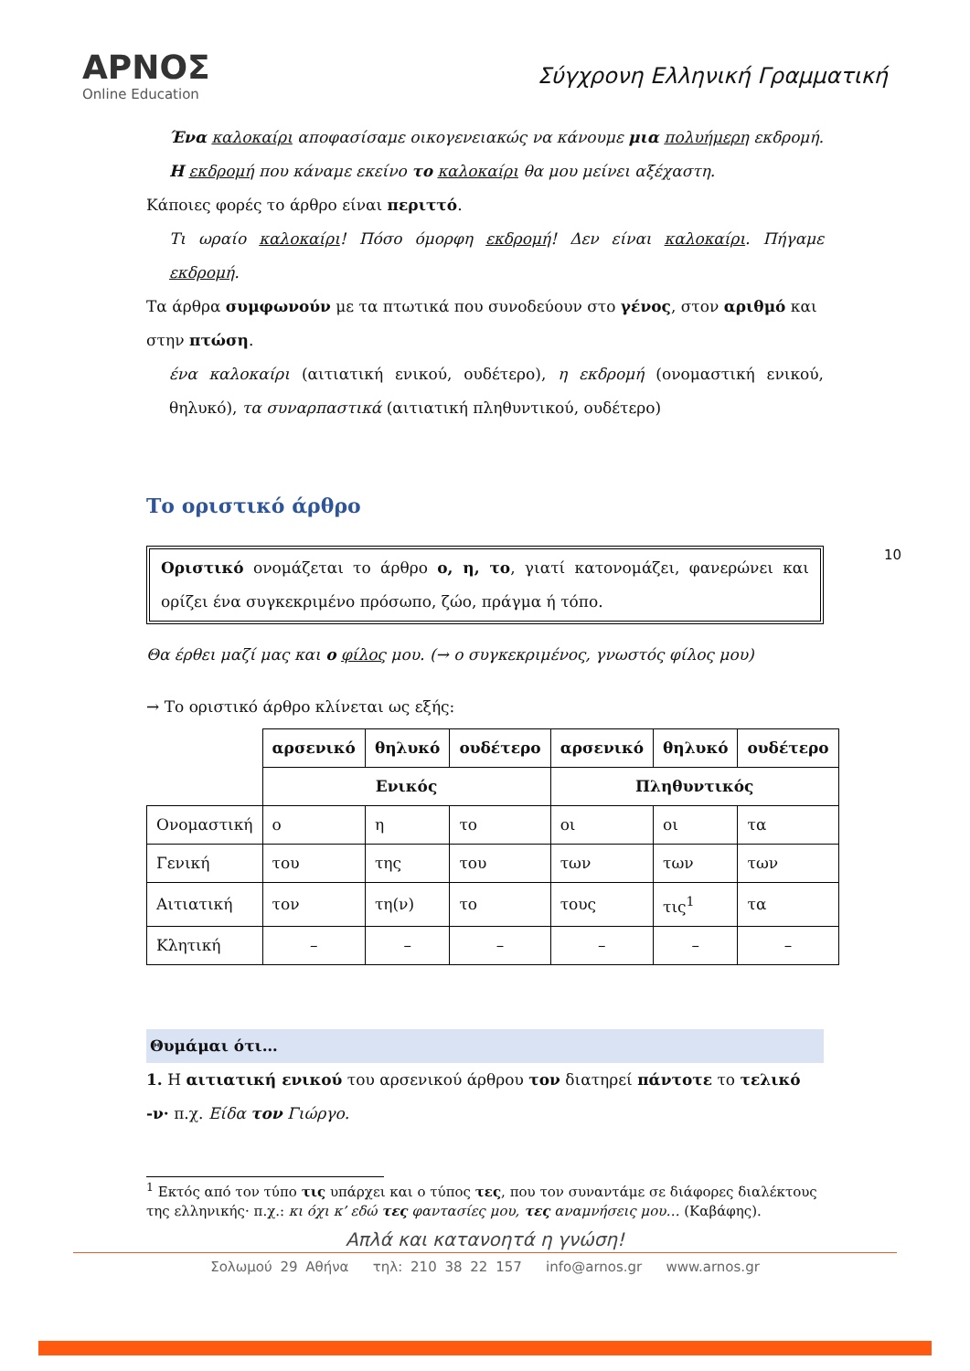ΑΡΝΟΣ
Online Education
Σύγχρονη Ελληνική Γραμματική
10
Ένα καλοκαίρι αποφασίσαμε οικογενειακώς να κάνουμε μια πολυήμερη εκδρομή. Η εκδρομή που κάναμε εκείνο το καλοκαίρι θα μου μείνει αξέχαστη.
Κάποιες φορές το άρθρο είναι περιττό.
Τι ωραίο καλοκαίρι! Πόσο όμορφη εκδρομή! Δεν είναι καλοκαίρι. Πήγαμε εκδρομή.
Τα άρθρα συμφωνούν με τα πτωτικά που συνοδεύουν στο γένος, στον αριθμό και στην πτώση.
ένα καλοκαίρι (αιτιατική ενικού, ουδέτερο), η εκδρομή (ονομαστική ενικού, θηλυκό), τα συναρπαστικά (αιτιατική πληθυντικού, ουδέτερο)
Το οριστικό άρθρο
Οριστικό ονομάζεται το άρθρο ο, η, το, γιατί κατονομάζει, φανερώνει και ορίζει ένα συγκεκριμένο πρόσωπο, ζώο, πράγμα ή τόπο.
Θα έρθει μαζί μας και ο φίλος μου. (→ ο συγκεκριμένος, γνωστός φίλος μου)
→ Το οριστικό άρθρο κλίνεται ως εξής:
| | αρσενικό | θηλυκό | ουδέτερο | αρσενικό | θηλυκό | ουδέτερο |
| | Ενικός | | | Πληθυντικός | | |
| Ονομαστική | ο | η | το | οι | οι | τα |
| Γενική | του | της | του | των | των | των |
| Αιτιατική | τον | τη(ν) | το | τους | τις<sup>1</sup> | τα |
| Κλητική | – | – | – | – | – | – |
Θυμάμαι ότι…
1. Η αιτιατική ενικού του αρσενικού άρθρου τον διατηρεί πάντοτε το τελικό -ν· π.χ. Είδα τον Γιώργο.
<sup>1</sup> Εκτός από τον τύπο τις υπάρχει και ο τύπος τες, που τον συναντάμε σε διάφορες διαλέκτους της ελληνικής· π.χ.: κι όχι κ’ εδώ τες φαντασίες μου, τες αναμνήσεις μου… (Καβάφης).
Απλά και κατανοητά η γνώση!
Σολωμού 29 Αθήνα τηλ: 210 38 22 157 info@arnos.gr www.arnos.gr